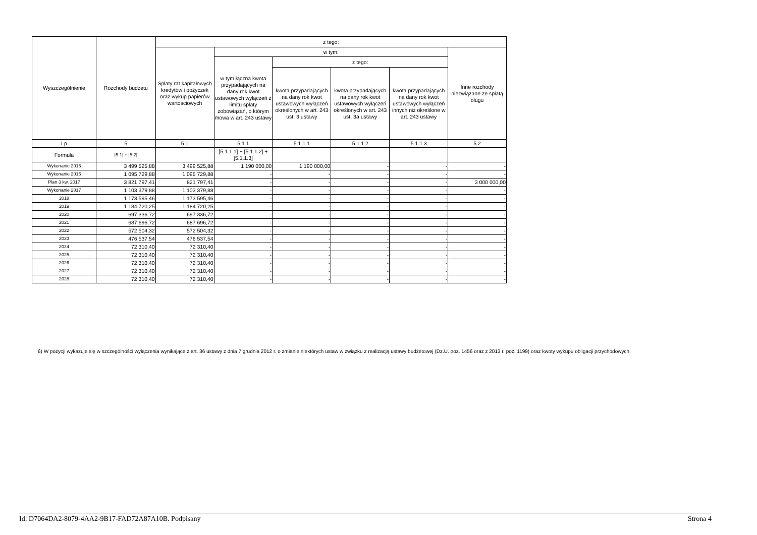| Wyszczególnienie | Rozchody budżetu | z tego: | | | | | |
| --- | --- | --- | --- | --- | --- | --- | --- |
| | | Spłaty rat kapitałowych kredytów i pożyczek oraz wykup papierów wartościowych | w tym: | | | | Inne rozchody niezwiązane ze spłatą długu |
| | | | w tym łączna kwota przypadających na dany rok kwot ustawowych wyłączeń z limitu spłaty zobowiązań, o którym mowa w art. 243 ustawy | z tego: | | | |
| | | | | kwota przypadających na dany rok kwot ustawowych wyłączeń określonych w art. 243 ust. 3 ustawy | kwota przypadających na dany rok kwot ustawowych wyłączeń określonych w art. 243 ust. 3a ustawy | kwota przypadających na dany rok kwot ustawowych wyłączeń innych niż określone w art. 243 ustawy | |
| Lp | 5 | 5.1 | 5.1.1 | 5.1.1.1 | 5.1.1.2 | 5.1.1.3 | 5.2 |
| Formuła | [5.1] + [5.2] | | [5.1.1.1] + [5.1.1.2] + [5.1.1.3] | | | | |
| Wykonanie 2015 | 3 499 525,88 | 3 499 525,88 | 1 190 000,00 | 1 190 000,00 | - | - | - |
| Wykonanie 2016 | 1 095 729,88 | 1 095 729,88 | - | - | - | - | - |
| Plan 3 kw. 2017 | 3 821 797,41 | 821 797,41 | - | - | - | - | 3 000 000,00 |
| Wykonanie 2017 | 1 103 379,88 | 1 103 379,88 | - | - | - | - | - |
| 2018 | 1 173 595,46 | 1 173 595,46 | - | - | - | - | - |
| 2019 | 1 184 720,25 | 1 184 720,25 | - | - | - | - | - |
| 2020 | 697 336,72 | 697 336,72 | - | - | - | - | - |
| 2021 | 687 696,72 | 687 696,72 | - | - | - | - | - |
| 2022 | 572 504,32 | 572 504,32 | - | - | - | - | - |
| 2023 | 476 537,54 | 476 537,54 | - | - | - | - | - |
| 2024 | 72 310,40 | 72 310,40 | - | - | - | - | - |
| 2025 | 72 310,40 | 72 310,40 | - | - | - | - | - |
| 2026 | 72 310,40 | 72 310,40 | - | - | - | - | - |
| 2027 | 72 310,40 | 72 310,40 | - | - | - | - | - |
| 2028 | 72 310,40 | 72 310,40 | - | - | - | - | - |
6) W pozycji wykazuje się w szczególności wyłączenia wynikające z art. 36 ustawy z dnia 7 grudnia 2012 r. o zmianie niektórych ustaw w związku z realizacją ustawy budżetowej (Dz.U. poz. 1456 oraz z 2013 r. poz. 1199) oraz kwoty wykupu obligacji przychodowych.
Id: D7064DA2-8079-4AA2-9B17-FAD72A87A10B. Podpisany Strona 4